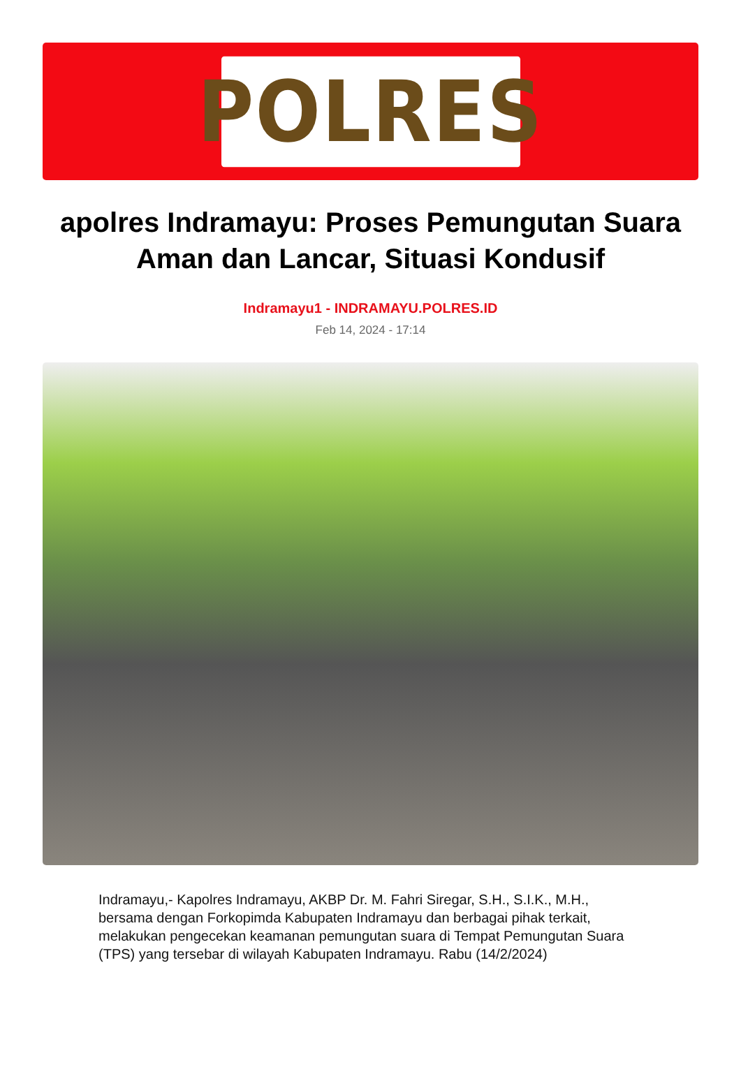POLRES
apolres Indramayu: Proses Pemungutan Suara Aman dan Lancar, Situasi Kondusif
Indramayu1 - INDRAMAYU.POLRES.ID
Feb 14, 2024 - 17:14
Indramayu,- Kapolres Indramayu, AKBP Dr. M. Fahri Siregar, S.H., S.I.K., M.H., bersama dengan Forkopimda Kabupaten Indramayu dan berbagai pihak terkait, melakukan pengecekan keamanan pemungutan suara di Tempat Pemungutan Suara (TPS) yang tersebar di wilayah Kabupaten Indramayu. Rabu (14/2/2024)